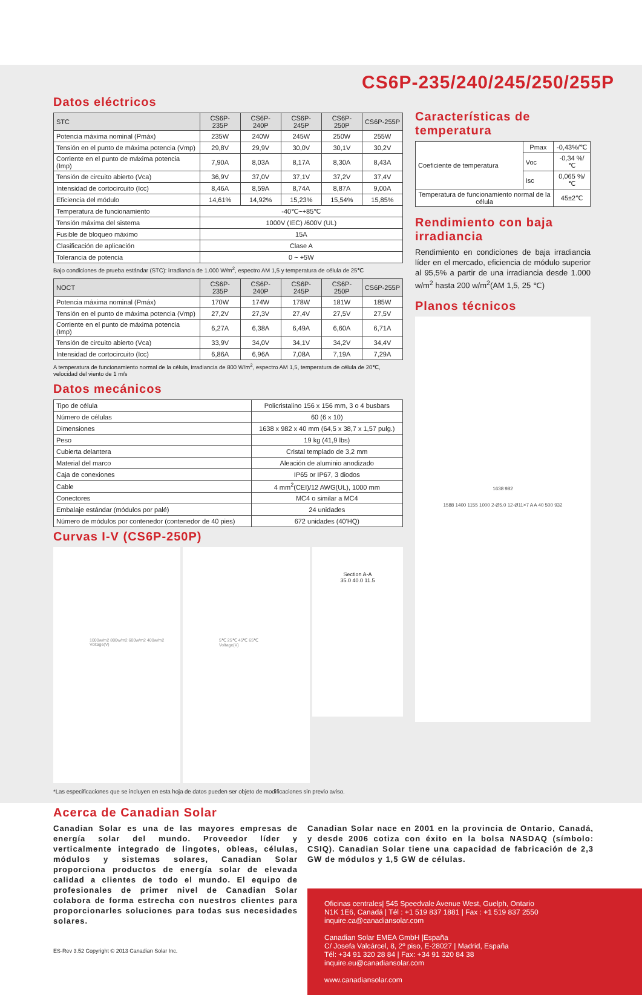CS6P-235/240/245/250/255P
Datos eléctricos
| STC | CS6P-235P | CS6P-240P | CS6P-245P | CS6P-250P | CS6P-255P |
| --- | --- | --- | --- | --- | --- |
| Potencia máxima nominal (Pmáx) | 235W | 240W | 245W | 250W | 255W |
| Tensión en el punto de máxima potencia (Vmp) | 29,8V | 29,9V | 30,0V | 30,1V | 30,2V |
| Corriente en el punto de máxima potencia (Imp) | 7,90A | 8,03A | 8,17A | 8,30A | 8,43A |
| Tensión de circuito abierto (Vca) | 36,9V | 37,0V | 37,1V | 37,2V | 37,4V |
| Intensidad de cortocircuito (Icc) | 8,46A | 8,59A | 8,74A | 8,87A | 9,00A |
| Eficiencia del módulo | 14,61% | 14,92% | 15,23% | 15,54% | 15,85% |
| Temperatura de funcionamiento | -40℃~+85℃ | | | | |
| Tensión máxima del sistema | 1000V (IEC) /600V (UL) | | | | |
| Fusible de bloqueo máximo | 15A | | | | |
| Clasificación de aplicación | Clase A | | | | |
| Tolerancia de potencia | 0 ~ +5W | | | | |
Bajo condiciones de prueba estándar (STC): irradiancia de 1.000 W/m<sup>2</sup>, espectro AM 1,5 y temperatura de célula de 25℃
| NOCT | CS6P-235P | CS6P-240P | CS6P-245P | CS6P-250P | CS6P-255P |
| --- | --- | --- | --- | --- | --- |
| Potencia máxima nominal (Pmáx) | 170W | 174W | 178W | 181W | 185W |
| Tensión en el punto de máxima potencia (Vmp) | 27,2V | 27,3V | 27,4V | 27,5V | 27,5V |
| Corriente en el punto de máxima potencia (Imp) | 6,27A | 6,38A | 6,49A | 6,60A | 6,71A |
| Tensión de circuito abierto (Vca) | 33,9V | 34,0V | 34,1V | 34,2V | 34,4V |
| Intensidad de cortocircuito (Icc) | 6,86A | 6,96A | 7,08A | 7,19A | 7,29A |
A temperatura de funcionamiento normal de la célula, irradiancia de 800 W/m<sup>2</sup>, espectro AM 1,5, temperatura de célula de 20℃, velocidad del viento de 1 m/s
Datos mecánicos
| Tipo de célula | Policristalino 156 x 156 mm, 3 o 4 busbars |
| Número de células | 60 (6 x 10) |
| Dimensiones | 1638 x 982 x 40 mm (64,5 x 38,7 x 1,57 pulg.) |
| Peso | 19 kg (41,9 lbs) |
| Cubierta delantera | Cristal templado de 3,2 mm |
| Material del marco | Aleación de aluminio anodizado |
| Caja de conexiones | IP65 or IP67, 3 diodos |
| Cable | 4 mm<sup>2</sup>(CEI)/12 AWG(UL), 1000 mm |
| Conectores | MC4 o similar a MC4 |
| Embalaje estándar (módulos por palé) | 24 unidades |
| Número de módulos por contenedor (contenedor de 40 pies) | 672 unidades (40'HQ) |
Curvas I-V (CS6P-250P)
1000w/m2 800w/m2 600w/m2 400w/m2
Voltage(V)
5℃ 25℃ 45℃ 65℃
Voltage(V)
Section A-A
35.0 40.0 11.5
Características de temperatura
| Coeficiente de temperatura | Pmax | -0,43%/℃ |
| | Voc | -0,34 %/℃ |
| | Isc | 0,065 %/℃ |
| Temperatura de funcionamiento normal de la célula | | 45±2℃ |
Rendimiento con baja irradiancia
Rendimiento en condiciones de baja irradiancia líder en el mercado, eficiencia de módulo superior al 95,5% a partir de una irradiancia desde 1.000 w/m<sup>2</sup> hasta 200 w/m<sup>2</sup>(AM 1,5, 25 ℃)
Planos técnicos
1638 982
1588 1400 1155 1000 2-Ø5.0 12-Ø11×7 A A 40 500 932
*Las especificaciones que se incluyen en esta hoja de datos pueden ser objeto de modificaciones sin previo aviso.
Acerca de Canadian Solar
Canadian Solar es una de las mayores empresas de energía solar del mundo. Proveedor líder y verticalmente integrado de lingotes, obleas, células, módulos y sistemas solares, Canadian Solar proporciona productos de energía solar de elevada calidad a clientes de todo el mundo. El equipo de profesionales de primer nivel de Canadian Solar colabora de forma estrecha con nuestros clientes para proporcionarles soluciones para todas sus necesidades solares.
ES-Rev 3.52 Copyright © 2013 Canadian Solar Inc.
Canadian Solar nace en 2001 en la provincia de Ontario, Canadá, y desde 2006 cotiza con éxito en la bolsa NASDAQ (símbolo: CSIQ). Canadian Solar tiene una capacidad de fabricación de 2,3 GW de módulos y 1,5 GW de células.
Oficinas centrales| 545 Speedvale Avenue West, Guelph, Ontario
N1K 1E6, Canadá | Tél : +1 519 837 1881 | Fax : +1 519 837 2550
inquire.ca@canadiansolar.com
Canadian Solar EMEA GmbH |España
C/ Josefa Valcárcel, 8, 2º piso, E-28027 | Madrid, España
Tél: +34 91 320 28 84 | Fax: +34 91 320 84 38
inquire.eu@canadiansolar.com
www.canadiansolar.com